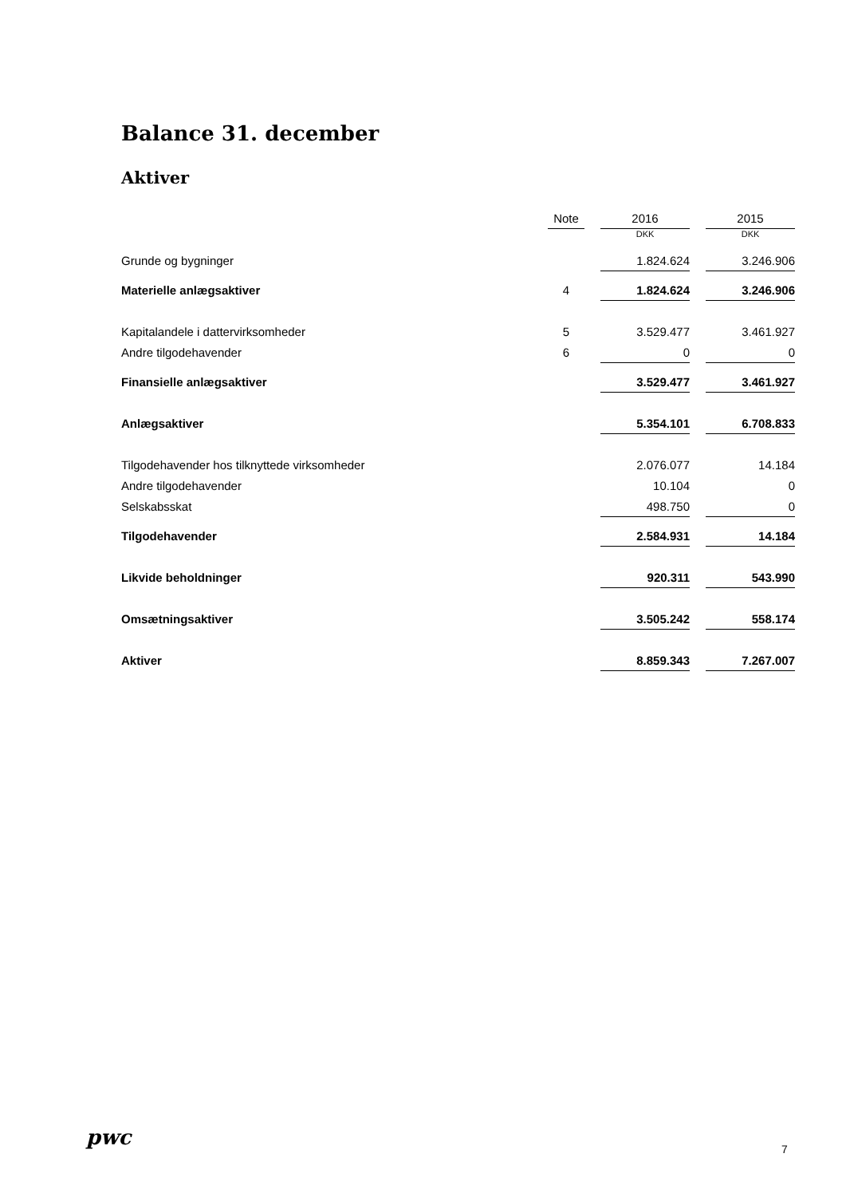Balance 31. december
Aktiver
| | Note | | 2016 | | 2015 |
| | | | DKK | | DKK |
| Grunde og bygninger | | | 1.824.624 | | 3.246.906 |
| Materielle anlægsaktiver | 4 | | 1.824.624 | | 3.246.906 |
| Kapitalandele i dattervirksomheder | 5 | | 3.529.477 | | 3.461.927 |
| Andre tilgodehavender | 6 | | 0 | | 0 |
| Finansielle anlægsaktiver | | | 3.529.477 | | 3.461.927 |
| Anlægsaktiver | | | 5.354.101 | | 6.708.833 |
| Tilgodehavender hos tilknyttede virksomheder | | | 2.076.077 | | 14.184 |
| Andre tilgodehavender | | | 10.104 | | 0 |
| Selskabsskat | | | 498.750 | | 0 |
| Tilgodehavender | | | 2.584.931 | | 14.184 |
| Likvide beholdninger | | | 920.311 | | 543.990 |
| Omsætningsaktiver | | | 3.505.242 | | 558.174 |
| Aktiver | | | 8.859.343 | | 7.267.007 |
pwc 7